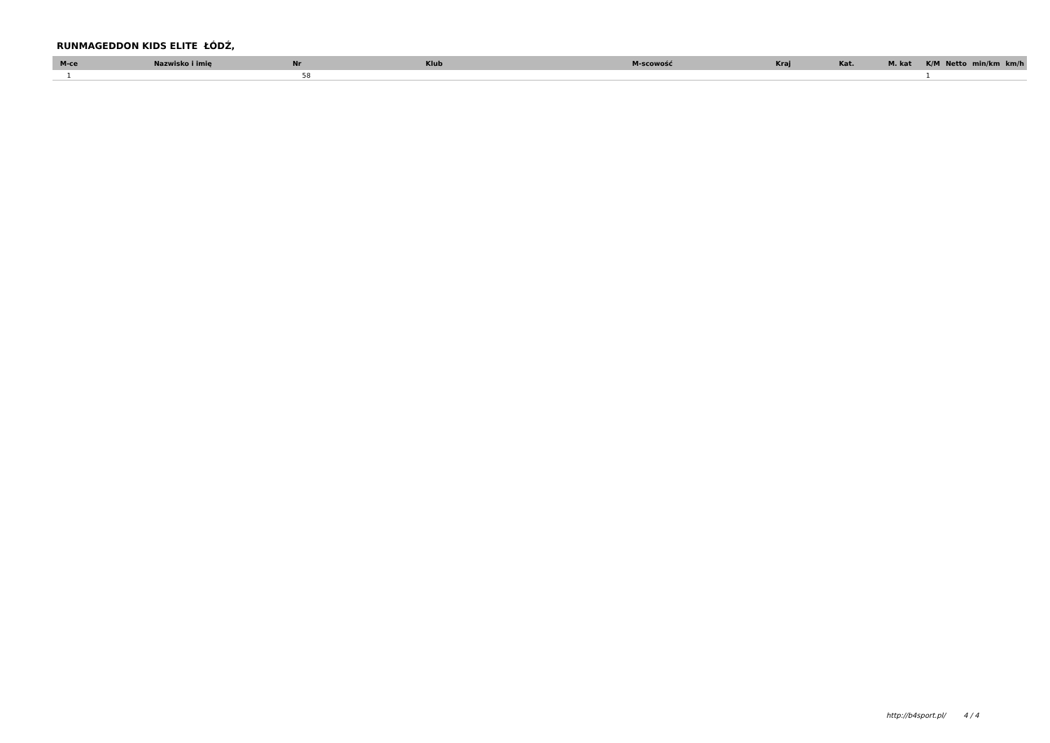RUNMAGEDDON KIDS ELITE ŁÓDŹ,
| M-ce | Nazwisko i imię | Nr | Klub | M-scowość | Kraj | Kat. | M. kat | K/M | Netto | min/km | km/h |
| --- | --- | --- | --- | --- | --- | --- | --- | --- | --- | --- | --- |
| 1 | | 58 | | | | | | 1 | | | |
http://b4sport.pl/ 4 / 4